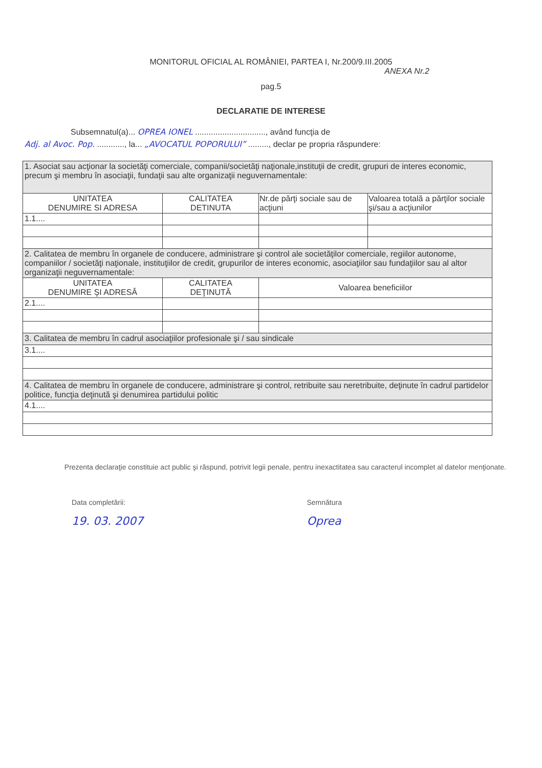MONITORUL OFICIAL AL ROMÂNIEI, PARTEA I, Nr.200/9.III.2005
ANEXA Nr.2
pag.5
DECLARATIE DE INTERESE
Subsemnatul(a)... OPREA IONEL ..............................., având funcţia de
Adj. al Avoc. Pop. ............, la... „AVOCATUL POPORULUI” ........., declar pe propria răspundere:
| 1. Asociat sau acţionar la societăţi comerciale, companii/societăţi naţionale,instituţii de credit, grupuri de interes economic, precum şi membru în asociaţii, fundaţii sau alte organizaţii neguvernamentale: | | | |
| UNITATEA DENUMIRE SI ADRESA | CALITATEA DETINUTA | Nr.de părţi sociale sau de acţiuni | Valoarea totală a părţilor sociale şi/sau a acţiunilor |
| 1.1.... | | | |
| 2. Calitatea de membru în organele de conducere, administrare şi control ale societăţilor comerciale, regiilor autonome, companiilor / societăţi naţionale, instituţiilor de credit, grupurilor de interes economic, asociaţiilor sau fundaţiilor sau al altor organizaţii neguvernamentale: | | | |
| UNITATEA DENUMIRE ŞI ADRESĂ | CALITATEA DEŢINUTĂ | Valoarea beneficiilor | |
| 2.1.... | | | |
| 3. Calitatea de membru în cadrul asociaţiilor profesionale şi / sau sindicale | | | |
| 3.1.... | | | |
| 4. Calitatea de membru în organele de conducere, administrare şi control, retribuite sau neretribuite, deţinute în cadrul partidelor politice, funcţia deţinută şi denumirea partidului politic | | | |
| 4.1.... | | | |
Prezenta declaraţie constituie act public şi răspund, potrivit legii penale, pentru inexactitatea sau caracterul incomplet al datelor menţionate.
Data completării:
19. 03. 2007
Semnătura
Oprea